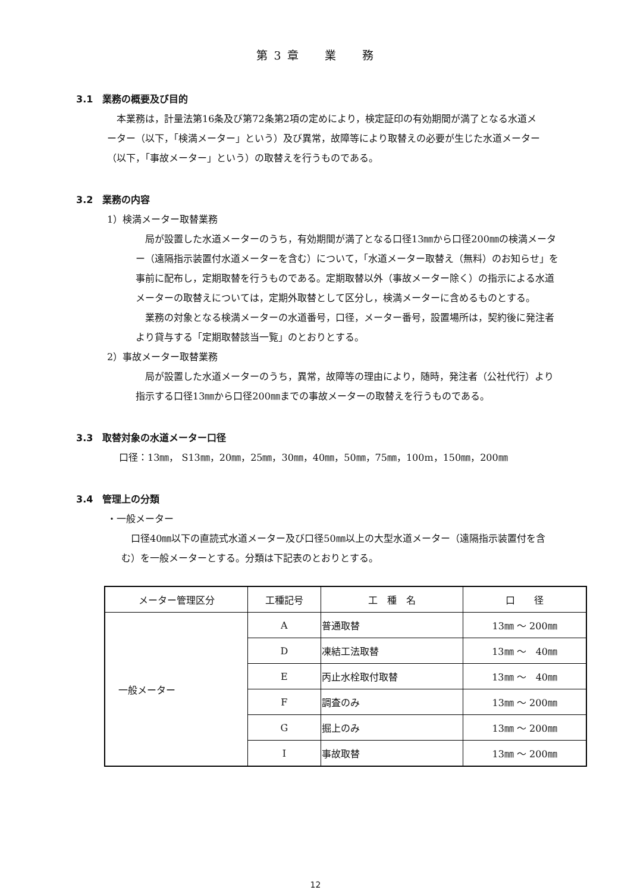第 3 章　　業　　務
3.1　業務の概要及び目的
本業務は，計量法第16条及び第72条第2項の定めにより，検定証印の有効期間が満了となる水道メーター（以下，「検満メーター」という）及び異常，故障等により取替えの必要が生じた水道メーター（以下，「事故メーター」という）の取替えを行うものである。
3.2　業務の内容
1）検満メーター取替業務
局が設置した水道メーターのうち，有効期間が満了となる口径13㎜から口径200㎜の検満メーター（遠隔指示装置付水道メーターを含む）について，「水道メーター取替え（無料）のお知らせ」を事前に配布し，定期取替を行うものである。定期取替以外（事故メーター除く）の指示による水道メーターの取替えについては，定期外取替として区分し，検満メーターに含めるものとする。
業務の対象となる検満メーターの水道番号，口径，メーター番号，設置場所は，契約後に発注者より貸与する「定期取替該当一覧」のとおりとする。
2）事故メーター取替業務
局が設置した水道メーターのうち，異常，故障等の理由により，随時，発注者（公社代行）より指示する口径13㎜から口径200㎜までの事故メーターの取替えを行うものである。
3.3　取替対象の水道メーター口径
口径：13㎜， S13㎜，20㎜，25㎜，30㎜，40㎜，50㎜，75㎜，100m，150㎜，200㎜
3.4　管理上の分類
・一般メーター
口径40㎜以下の直読式水道メーター及び口径50㎜以上の大型水道メーター（遠隔指示装置付を含む）を一般メーターとする。分類は下記表のとおりとする。
| メーター管理区分 | 工種記号 | 工 種 名 | 口 径 |
| --- | --- | --- | --- |
| 一般メーター | A | 普通取替 | 13㎜ ～ 200㎜ |
| | D | 凍結工法取替 | 13㎜ ～ 40㎜ |
| | E | 丙止水栓取付取替 | 13㎜ ～ 40㎜ |
| | F | 調査のみ | 13㎜ ～ 200㎜ |
| | G | 掘上のみ | 13㎜ ～ 200㎜ |
| | I | 事故取替 | 13㎜ ～ 200㎜ |
12